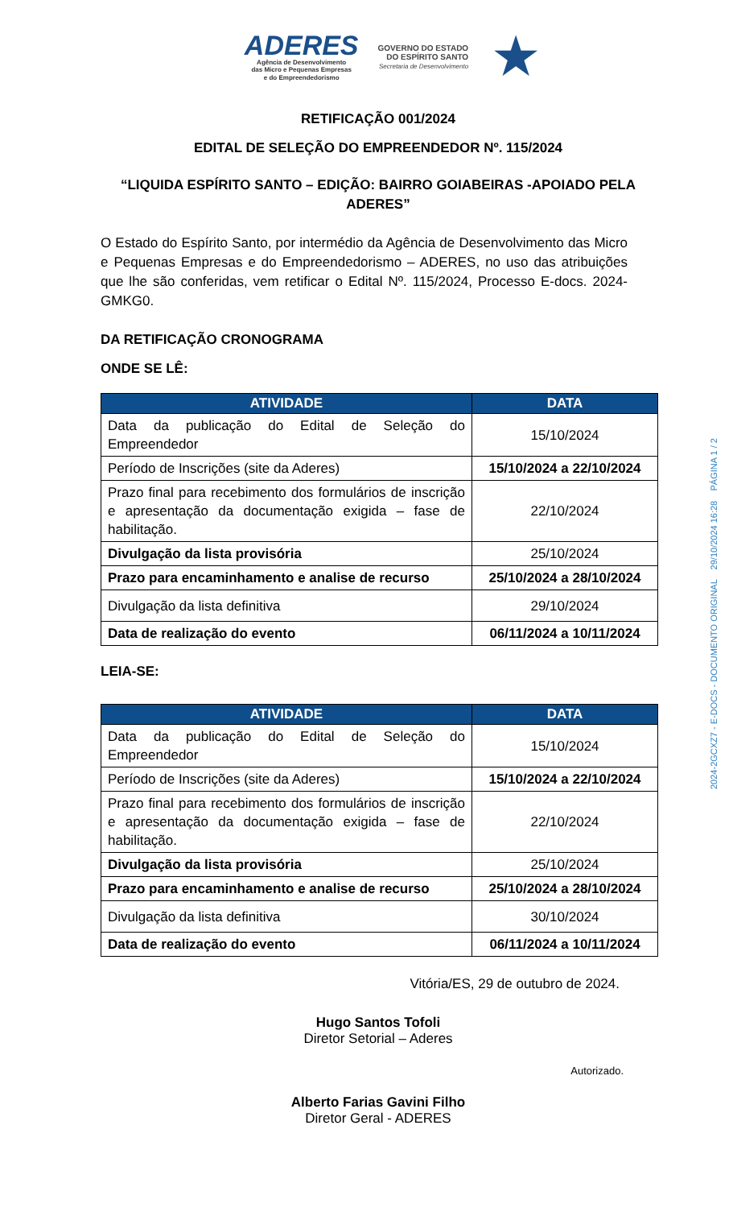ADERES
Agência de Desenvolvimento
das Micro e Pequenas Empresas
e do Empreendedorismo
GOVERNO DO ESTADO
DO ESPÍRITO SANTO
Secretaria de Desenvolvimento
★
RETIFICAÇÃO 001/2024
EDITAL DE SELEÇÃO DO EMPREENDEDOR Nº. 115/2024
“LIQUIDA ESPÍRITO SANTO – EDIÇÃO: BAIRRO GOIABEIRAS -APOIADO PELA ADERES”
O Estado do Espírito Santo, por intermédio da Agência de Desenvolvimento das Micro e Pequenas Empresas e do Empreendedorismo – ADERES, no uso das atribuições que lhe são conferidas, vem retificar o Edital Nº. 115/2024, Processo E-docs. 2024-GMKG0.
DA RETIFICAÇÃO CRONOGRAMA
ONDE SE LÊ:
| ATIVIDADE | DATA |
| --- | --- |
| Data da publicação do Edital de Seleção do Empreendedor | 15/10/2024 |
| Período de Inscrições (site da Aderes) | 15/10/2024 a 22/10/2024 |
| Prazo final para recebimento dos formulários de inscrição e apresentação da documentação exigida – fase de habilitação. | 22/10/2024 |
| Divulgação da lista provisória | 25/10/2024 |
| Prazo para encaminhamento e analise de recurso | 25/10/2024 a 28/10/2024 |
| Divulgação da lista definitiva | 29/10/2024 |
| Data de realização do evento | 06/11/2024 a 10/11/2024 |
LEIA-SE:
| ATIVIDADE | DATA |
| --- | --- |
| Data da publicação do Edital de Seleção do Empreendedor | 15/10/2024 |
| Período de Inscrições (site da Aderes) | 15/10/2024 a 22/10/2024 |
| Prazo final para recebimento dos formulários de inscrição e apresentação da documentação exigida – fase de habilitação. | 22/10/2024 |
| Divulgação da lista provisória | 25/10/2024 |
| Prazo para encaminhamento e analise de recurso | 25/10/2024 a 28/10/2024 |
| Divulgação da lista definitiva | 30/10/2024 |
| Data de realização do evento | 06/11/2024 a 10/11/2024 |
Vitória/ES, 29 de outubro de 2024.
Hugo Santos Tofoli
Diretor Setorial – Aderes
Autorizado.
Alberto Farias Gavini Filho
Diretor Geral - ADERES
2024-2GCXZ7 - E-DOCS - DOCUMENTO ORIGINAL 29/10/2024 16:28 PÁGINA 1 / 2